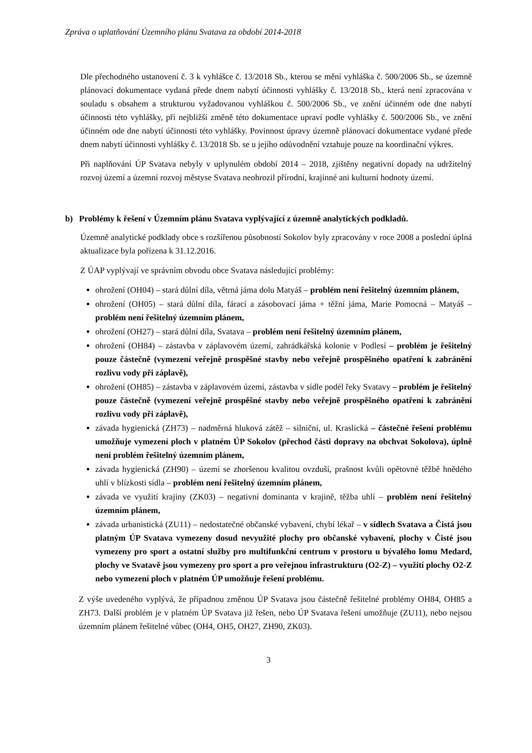Zpráva o uplatňování Územního plánu Svatava za období 2014-2018
Dle přechodného ustanovení č. 3 k vyhlášce č. 13/2018 Sb., kterou se mění vyhláška č. 500/2006 Sb., se územně plánovací dokumentace vydaná přede dnem nabytí účinnosti vyhlášky č. 13/2018 Sb., která není zpracována v souladu s obsahem a strukturou vyžadovanou vyhláškou č. 500/2006 Sb., ve znění účinném ode dne nabytí účinnosti této vyhlášky, při nejbližší změně této dokumentace upraví podle vyhlášky č. 500/2006 Sb., ve znění účinném ode dne nabytí účinnosti této vyhlášky. Povinnost úpravy územně plánovací dokumentace vydané přede dnem nabytí účinnosti vyhlášky č. 13/2018 Sb. se u jejího odůvodnění vztahuje pouze na koordinační výkres.
Při naplňování ÚP Svatava nebyly v uplynulém období 2014 – 2018, zjištěny negativní dopady na udržitelný rozvoj území a územní rozvoj městyse Svatava neohrozil přírodní, krajinné ani kulturní hodnoty území.
b) Problémy k řešení v Územním plánu Svatava vyplývající z územně analytických podkladů.
Územně analytické podklady obce s rozšířenou působností Sokolov byly zpracovány v roce 2008 a poslední úplná aktualizace byla pořízena k 31.12.2016.
Z ÚAP vyplývají ve správním obvodu obce Svatava následující problémy:
ohrožení (OH04) – stará důlní díla, větrná jáma dolu Matyáš – problém není řešitelný územním plánem,
ohrožení (OH05) – stará důlní díla, fárací a zásobovací jáma + těžní jáma, Marie Pomocná – Matyáš – problém není řešitelný územním plánem,
ohrožení (OH27) – stará důlní díla, Svatava – problém není řešitelný územním plánem,
ohrožení (OH84) – zástavba v záplavovém území, zahrádkářská kolonie v Podlesí – problém je řešitelný pouze částečně (vymezení veřejně prospěšné stavby nebo veřejně prospěšného opatření k zabránění rozlivu vody při záplavě),
ohrožení (OH85) – zástavba v záplavovém území, zástavba v sídle podél řeky Svatavy – problém je řešitelný pouze částečně (vymezení veřejně prospěšné stavby nebo veřejně prospěšného opatření k zabránění rozlivu vody při záplavě),
závada hygienická (ZH73) – nadměrná hluková zátěž – silniční, ul. Kraslická – částečné řešení problému umožňuje vymezení ploch v platném ÚP Sokolov (přechod části dopravy na obchvat Sokolova), úplně není problém řešitelný územním plánem,
závada hygienická (ZH90) – území se zhoršenou kvalitou ovzduší, prašnost kvůli opětovné těžbě hnědého uhlí v blízkosti sídla – problém není řešitelný územním plánem,
závada ve využití krajiny (ZK03) – negativní dominanta v krajině, těžba uhlí – problém není řešitelný územním plánem,
závada urbanistická (ZU11) – nedostatečné občanské vybavení, chybí lékař – v sídlech Svatava a Čistá jsou platným ÚP Svatava vymezeny dosud nevyužité plochy pro občanské vybavení, plochy v Čisté jsou vymezeny pro sport a ostatní služby pro multifunkční centrum v prostoru u bývalého lomu Medard, plochy ve Svatavě jsou vymezeny pro sport a pro veřejnou infrastrukturu (O2-Z) – využití plochy O2-Z nebo vymezení ploch v platném ÚP umožňuje řešení problému.
Z výše uvedeného vyplývá, že případnou změnou ÚP Svatava jsou částečně řešitelné problémy OH84, OH85 a ZH73. Další problém je v platném ÚP Svatava již řešen, nebo ÚP Svatava řešení umožňuje (ZU11), nebo nejsou územním plánem řešitelné vůbec (OH4, OH5, OH27, ZH90, ZK03).
3